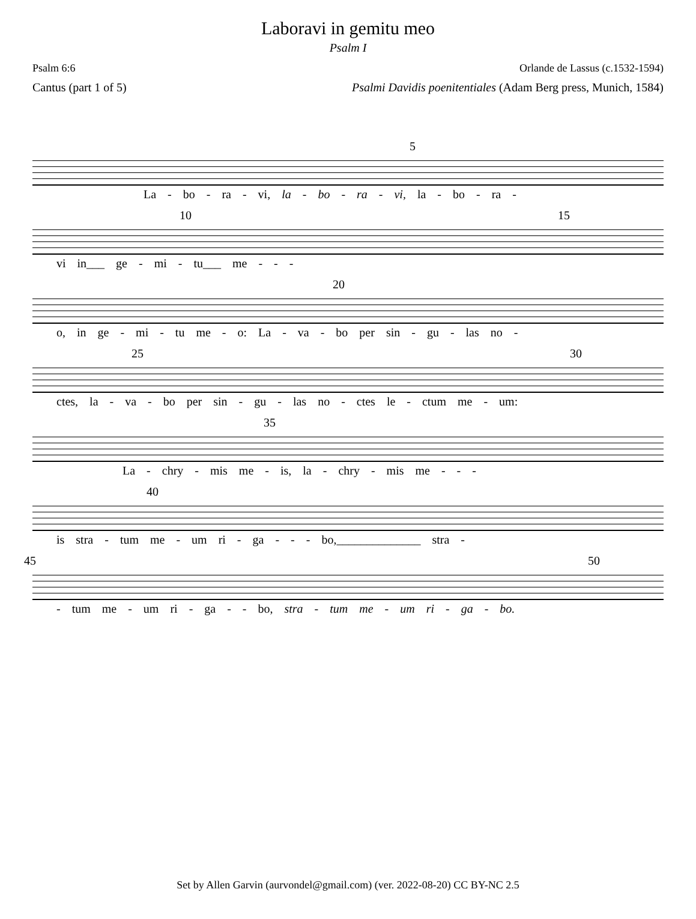Laboravi in gemitu meo
Psalm I
Psalm 6:6 Orlande de Lassus (c.1532-1594)
Cantus (part 1 of 5) Psalmi Davidis poenitentiales (Adam Berg press, Munich, 1584)
5
La - bo - ra - vi, la - bo - ra - vi, la - bo - ra -
10 15
vi in___ ge - mi - tu___ me - - -
20
o, in ge - mi - tu me - o: La - va - bo per sin - gu - las no -
25 30
ctes, la - va - bo per sin - gu - las no - ctes le - ctum me - um:
35
La - chry - mis me - is, la - chry - mis me - - -
40
is stra - tum me - um ri - ga - - - bo,______________ stra -
45 50
- tum me - um ri - ga - - bo, stra - tum me - um ri - ga - bo.
Set by Allen Garvin (aurvondel@gmail.com) (ver. 2022-08-20) CC BY-NC 2.5